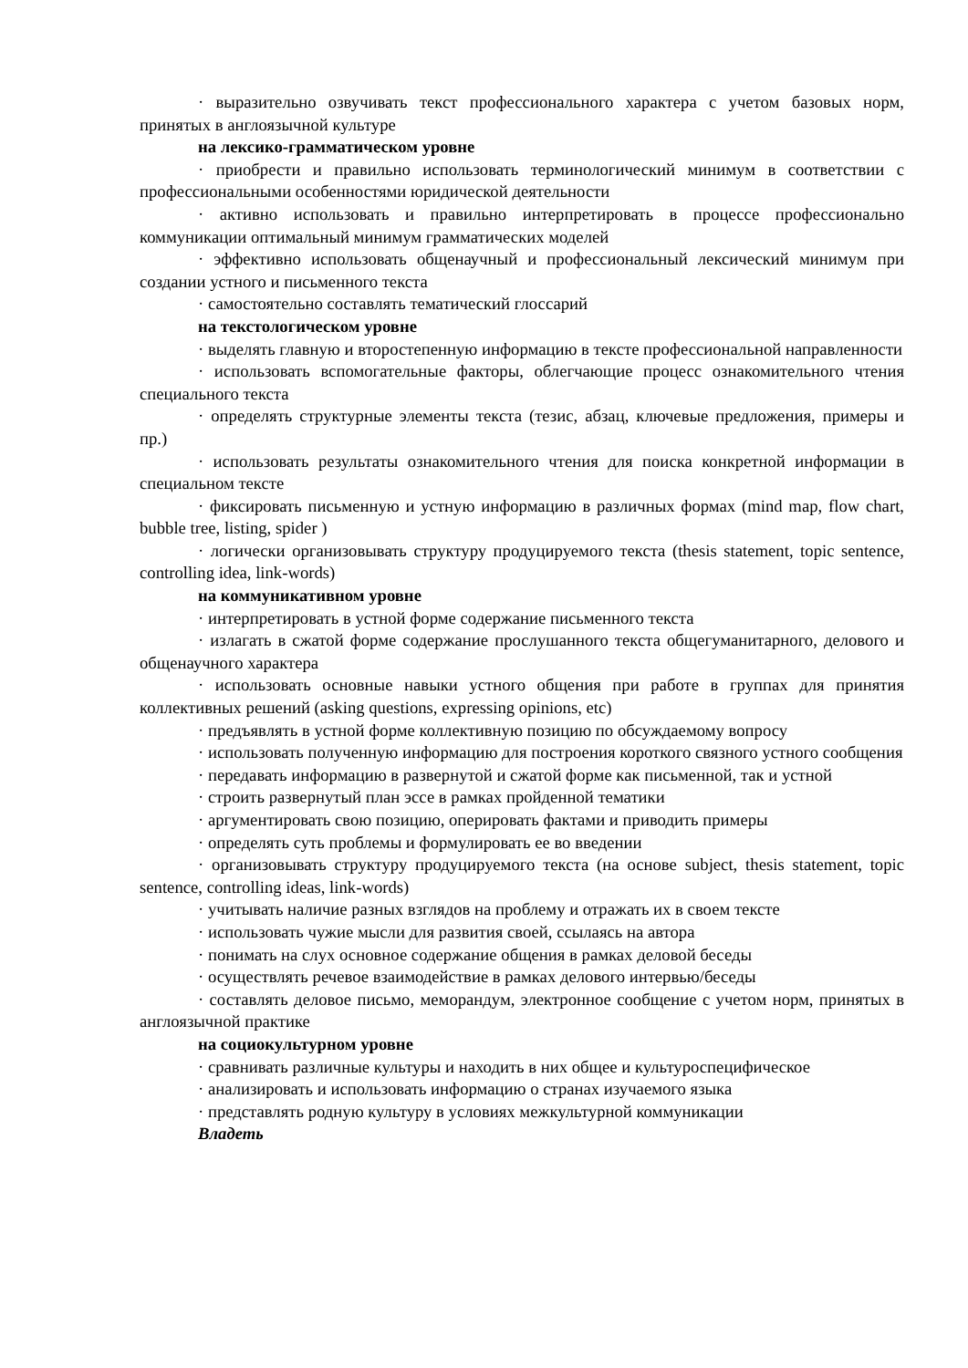· выразительно озвучивать текст профессионального характера с учетом базовых норм, принятых в англоязычной культуре
на лексико-грамматическом уровне
· приобрести и правильно использовать терминологический минимум в соответствии с профессиональными особенностями юридической деятельности
· активно использовать и правильно интерпретировать в процессе профессионально коммуникации оптимальный минимум грамматических моделей
· эффективно использовать общенаучный и профессиональный лексический минимум при создании устного и письменного текста
· самостоятельно составлять тематический глоссарий
на текстологическом уровне
· выделять главную и второстепенную информацию в тексте профессиональной направленности
· использовать вспомогательные факторы, облегчающие процесс ознакомительного чтения специального текста
· определять структурные элементы текста (тезис, абзац, ключевые предложения, примеры и пр.)
· использовать результаты ознакомительного чтения для поиска конкретной информации в специальном тексте
· фиксировать письменную и устную информацию в различных формах (mind map, flow chart, bubble tree, listing, spider )
· логически организовывать структуру продуцируемого текста (thesis statement, topic sentence, controlling idea, link-words)
на коммуникативном уровне
· интерпретировать в устной форме содержание письменного текста
· излагать в сжатой форме содержание прослушанного текста общегуманитарного, делового и общенаучного характера
· использовать основные навыки устного общения при работе в группах для принятия коллективных решений (asking questions, expressing opinions, etc)
· предъявлять в устной форме коллективную позицию по обсуждаемому вопросу
· использовать полученную информацию для построения короткого связного устного сообщения
· передавать информацию в развернутой и сжатой форме как письменной, так и устной
· строить развернутый план эссе в рамках пройденной тематики
· аргументировать свою позицию, оперировать фактами и приводить примеры
· определять суть проблемы и формулировать ее во введении
· организовывать структуру продуцируемого текста (на основе subject, thesis statement, topic sentence, controlling ideas, link-words)
· учитывать наличие разных взглядов на проблему и отражать их в своем тексте
· использовать чужие мысли для развития своей, ссылаясь на автора
· понимать на слух основное содержание общения в рамках деловой беседы
· осуществлять речевое взаимодействие в рамках делового интервью/беседы
· составлять деловое письмо, меморандум, электронное сообщение с учетом норм, принятых в англоязычной практике
на социокультурном уровне
· сравнивать различные культуры и находить в них общее и культуроспецифическое
· анализировать и использовать информацию о странах изучаемого языка
· представлять родную культуру в условиях межкультурной коммуникации
Владеть